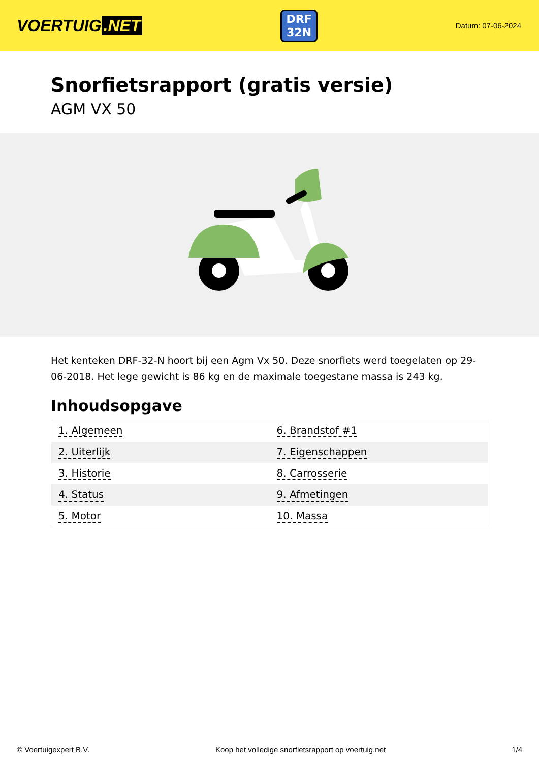VOERTUIG.NET
DRF
32N
Datum: 07-06-2024
Snorfietsrapport (gratis versie)
AGM VX 50
Het kenteken DRF-32-N hoort bij een Agm Vx 50. Deze snorfiets werd toegelaten op 29-06-2018. Het lege gewicht is 86 kg en de maximale toegestane massa is 243 kg.
Inhoudsopgave
| 1. Algemeen | 6. Brandstof #1 |
| 2. Uiterlijk | 7. Eigenschappen |
| 3. Historie | 8. Carrosserie |
| 4. Status | 9. Afmetingen |
| 5. Motor | 10. Massa |
© Voertuigexpert B.V. Koop het volledige snorfietsrapport op voertuig.net 1/4